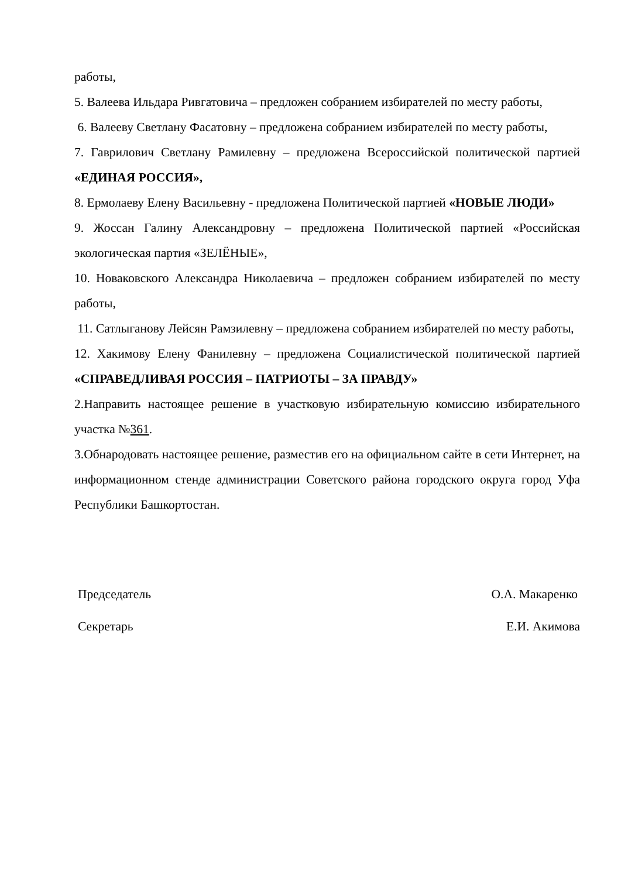работы,
5. Валеева Ильдара Ривгатовича – предложен собранием избирателей по месту работы,
6. Валееву Светлану Фасатовну – предложена собранием избирателей по месту работы,
7. Гаврилович Светлану Рамилевну – предложена Всероссийской политической партией «ЕДИНАЯ РОССИЯ»,
8. Ермолаеву Елену Васильевну - предложена Политической партией «НОВЫЕ ЛЮДИ»
9. Жоссан Галину Александровну – предложена Политической партией «Российская экологическая партия «ЗЕЛЁНЫЕ»,
10. Новаковского Александра Николаевича – предложен собранием избирателей по месту работы,
11. Сатлыганову Лейсян Рамзилевну – предложена собранием избирателей по месту работы,
12. Хакимову Елену Фанилевну – предложена Социалистической политической партией «СПРАВЕДЛИВАЯ РОССИЯ – ПАТРИОТЫ – ЗА ПРАВДУ»
2.Направить настоящее решение в участковую избирательную комиссию избирательного участка №361.
3.Обнародовать настоящее решение, разместив его на официальном сайте в сети Интернет, на информационном стенде администрации Советского района городского округа город Уфа Республики Башкортостан.
Председатель О.А. Макаренко
Секретарь Е.И. Акимова